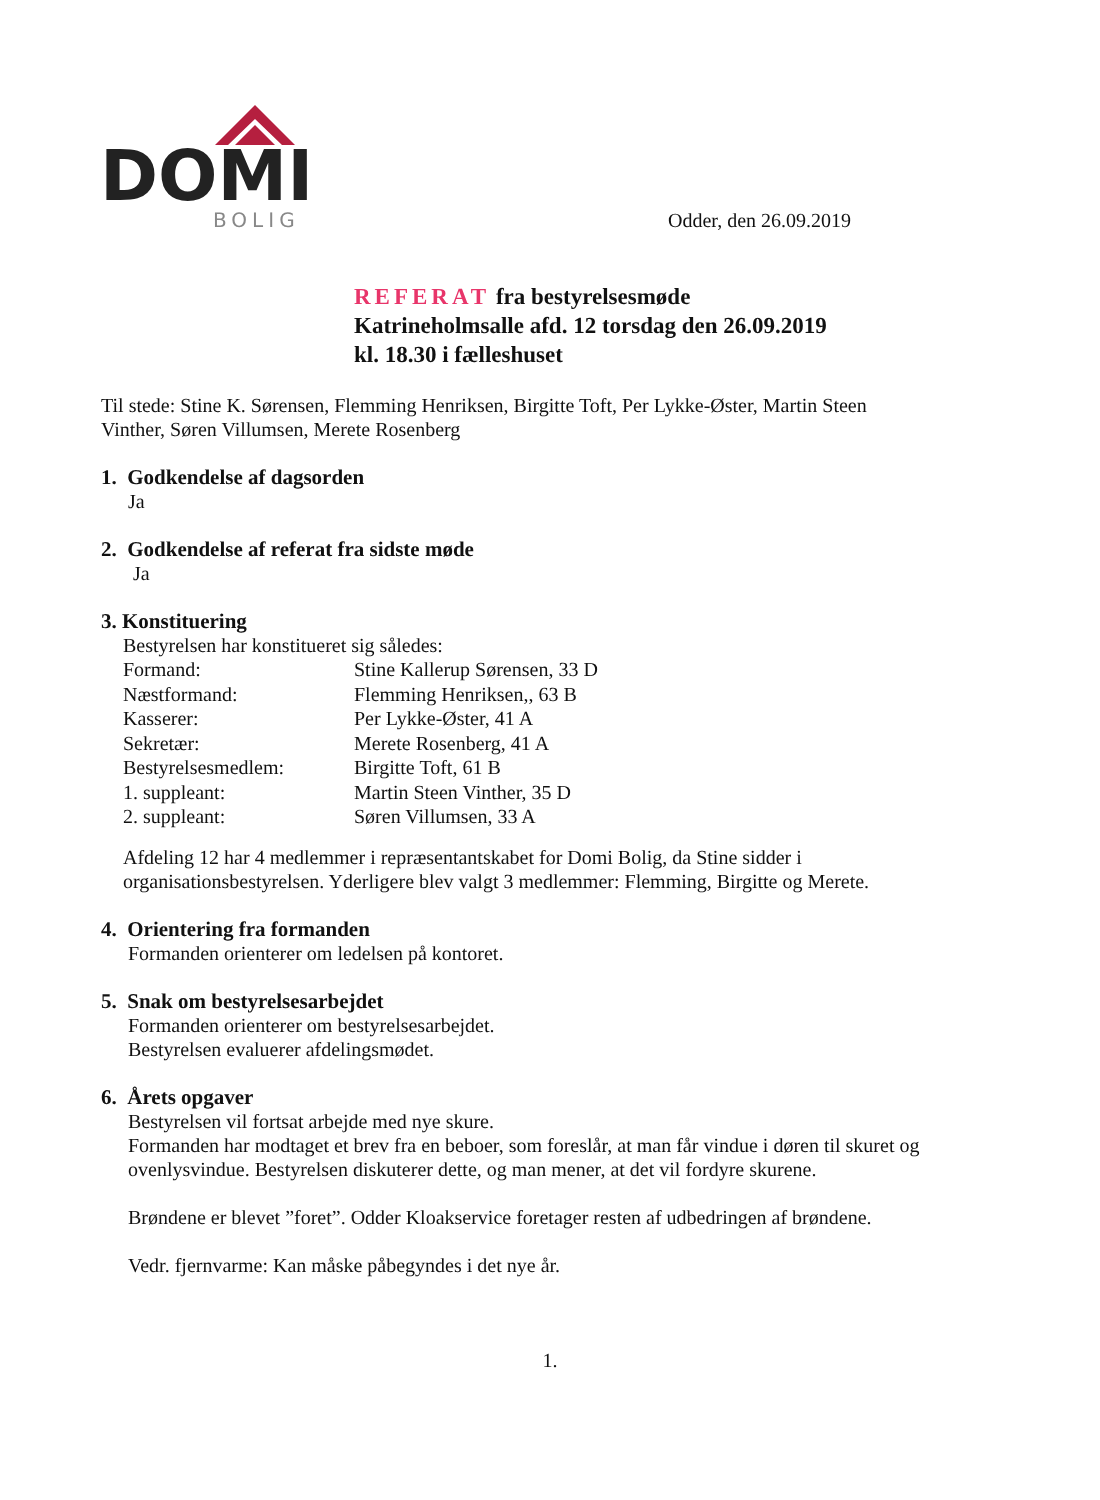DOMI
BOLIG
Odder, den 26.09.2019
REFERAT fra bestyrelsesmøde
Katrineholmsalle afd. 12 torsdag den 26.09.2019
kl. 18.30 i fælleshuset
Til stede: Stine K. Sørensen, Flemming Henriksen, Birgitte Toft, Per Lykke-Øster, Martin Steen Vinther, Søren Villumsen, Merete Rosenberg
1. Godkendelse af dagsorden
Ja
2. Godkendelse af referat fra sidste møde
Ja
3. Konstituering
Bestyrelsen har konstitueret sig således:
| Formand: | Stine Kallerup Sørensen, 33 D |
| Næstformand: | Flemming Henriksen,, 63 B |
| Kasserer: | Per Lykke-Øster, 41 A |
| Sekretær: | Merete Rosenberg, 41 A |
| Bestyrelsesmedlem: | Birgitte Toft, 61 B |
| 1. suppleant: | Martin Steen Vinther, 35 D |
| 2. suppleant: | Søren Villumsen, 33 A |
Afdeling 12 har 4 medlemmer i repræsentantskabet for Domi Bolig, da Stine sidder i organisationsbestyrelsen. Yderligere blev valgt 3 medlemmer: Flemming, Birgitte og Merete.
4. Orientering fra formanden
Formanden orienterer om ledelsen på kontoret.
5. Snak om bestyrelsesarbejdet
Formanden orienterer om bestyrelsesarbejdet.
Bestyrelsen evaluerer afdelingsmødet.
6. Årets opgaver
Bestyrelsen vil fortsat arbejde med nye skure.
Formanden har modtaget et brev fra en beboer, som foreslår, at man får vindue i døren til skuret og ovenlysvindue. Bestyrelsen diskuterer dette, og man mener, at det vil fordyre skurene.
Brøndene er blevet ”foret”. Odder Kloakservice foretager resten af udbedringen af brøndene.
Vedr. fjernvarme: Kan måske påbegyndes i det nye år.
1.